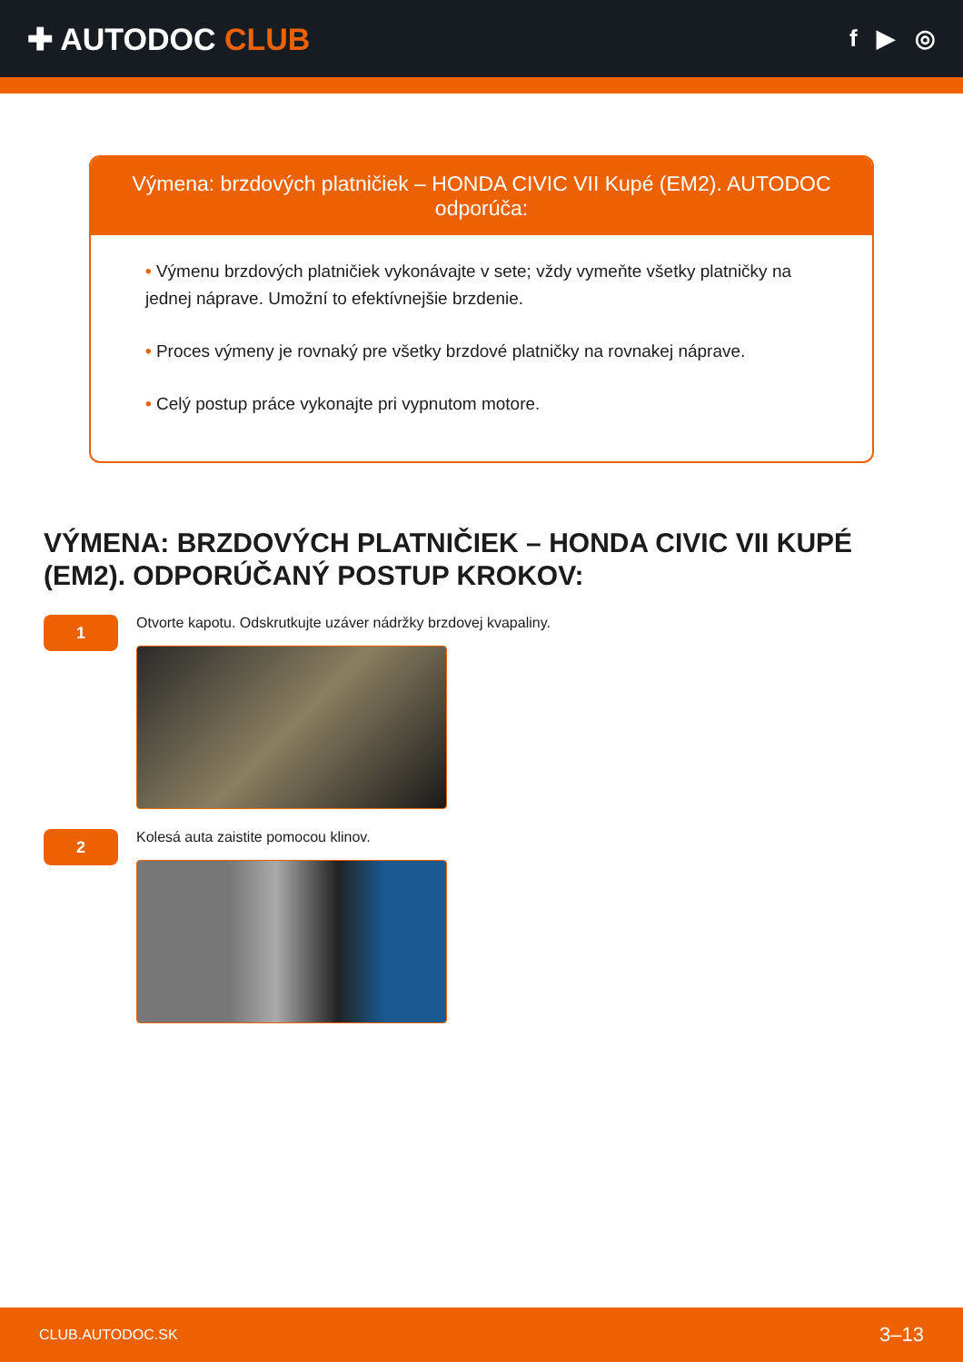✚ AUTODOC CLUB
f ▶ ◎
Výmena: brzdových platničiek – HONDA CIVIC VII Kupé (EM2). AUTODOC odporúča:
• Výmenu brzdových platničiek vykonávajte v sete; vždy vymeňte všetky platničky na jednej nápravе. Umožní to efektívnejšie brzdenie.
• Proces výmeny je rovnaký pre všetky brzdové platničky na rovnakej náprave.
• Celý postup práce vykonajte pri vypnutom motore.
VÝMENA: BRZDOVÝCH PLATNIČIEK – HONDA CIVIC VII KUPÉ (EM2). ODPORÚČANÝ POSTUP KROKOV:
1
Otvorte kapotu. Odskrutkujte uzáver nádržky brzdovej kvapaliny.
2
Kolesá auta zaistite pomocou klinov.
CLUB.AUTODOC.SK 3–13